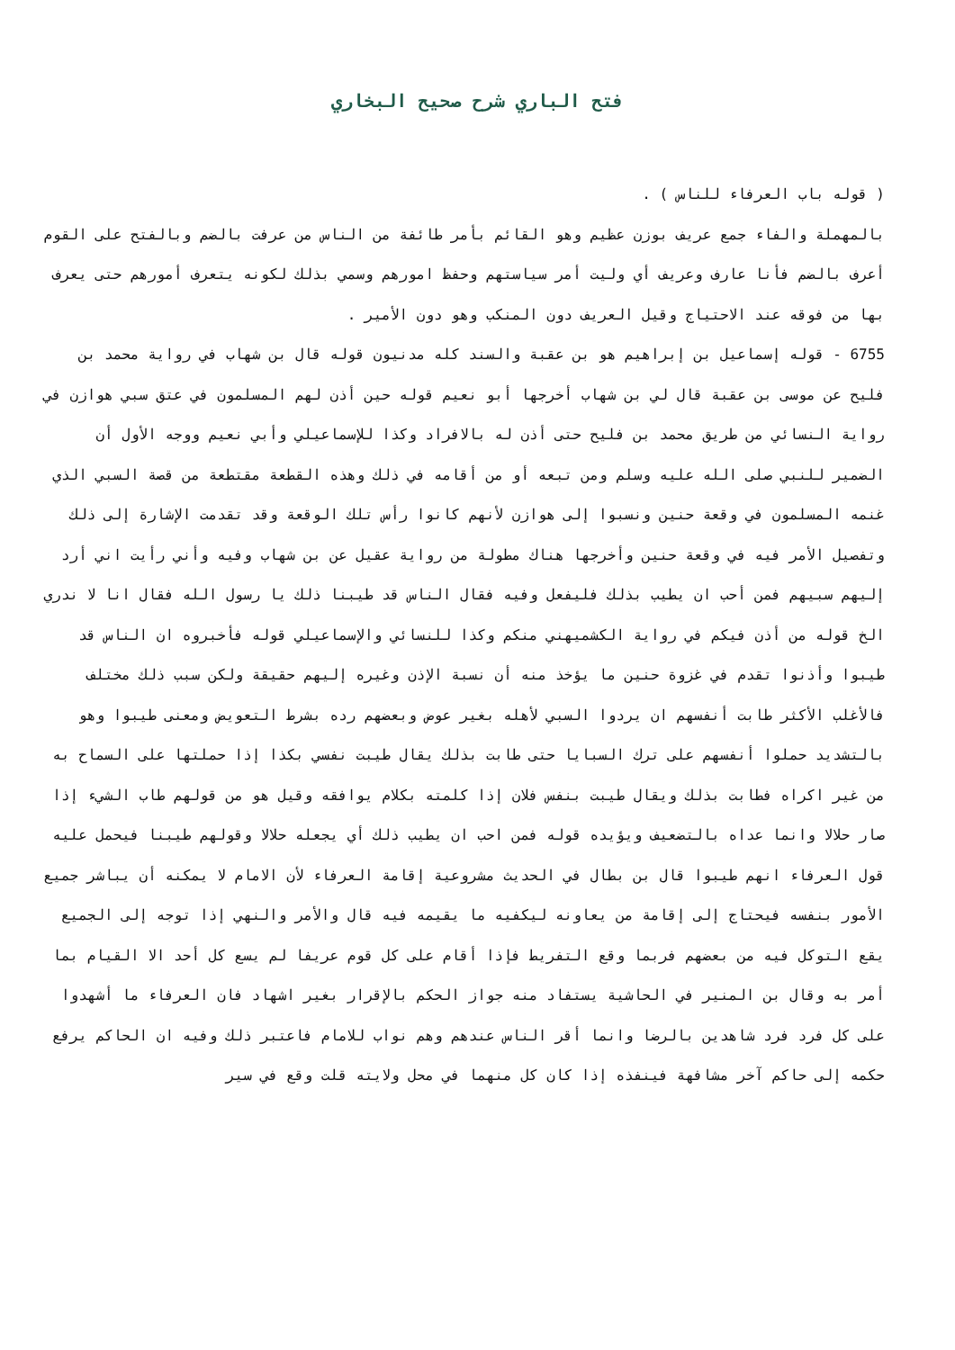فتح الباري شرح صحيح البخاري
( قوله باب العرفاء للناس ) .
بالمهملة والفاء جمع عريف بوزن عظيم وهو القائم بأمر طائفة من الناس من عرفت بالضم وبالفتح على القوم أعرف بالضم فأنا عارف وعريف أي وليت أمر سياستهم وحفظ امورهم وسمي بذلك لكونه يتعرف أمورهم حتى يعرف بها من فوقه عند الاحتياج وقيل العريف دون المنكب وهو دون الأمير .
6755 - قوله إسماعيل بن إبراهيم هو بن عقبة والسند كله مدنيون قوله قال بن شهاب في رواية محمد بن فليح عن موسى بن عقبة قال لي بن شهاب أخرجها أبو نعيم قوله حين أذن لهم المسلمون في عتق سبي هوازن في رواية النسائي من طريق محمد بن فليح حتى أذن له بالافراد وكذا للإسماعيلي وأبي نعيم ووجه الأول أن الضمير للنبي صلى الله عليه وسلم ومن تبعه أو من أقامه في ذلك وهذه القطعة مقتطعة من قصة السبي الذي غنمه المسلمون في وقعة حنين ونسبوا إلى هوازن لأنهم كانوا رأس تلك الوقعة وقد تقدمت الإشارة إلى ذلك وتفصيل الأمر فيه في وقعة حنين وأخرجها هناك مطولة من رواية عقيل عن بن شهاب وفيه وأني رأيت اني أرد إليهم سبيهم فمن أحب ان يطيب بذلك فليفعل وفيه فقال الناس قد طيبنا ذلك يا رسول الله فقال انا لا ندري الخ قوله من أذن فيكم في رواية الكشميهني منكم وكذا للنسائي والإسماعيلي قوله فأخبروه ان الناس قد طيبوا وأذنوا تقدم في غزوة حنين ما يؤخذ منه أن نسبة الإذن وغيره إليهم حقيقة ولكن سبب ذلك مختلف فالأغلب الأكثر طابت أنفسهم ان يردوا السبي لأهله بغير عوض وبعضهم رده بشرط التعويض ومعنى طيبوا وهو بالتشديد حملوا أنفسهم على ترك السبايا حتى طابت بذلك يقال طيبت نفسي بكذا إذا حملتها على السماح به من غير اكراه فطابت بذلك ويقال طيبت بنفس فلان إذا كلمته بكلام يوافقه وقيل هو من قولهم طاب الشيء إذا صار حلالا وانما عداه بالتضعيف ويؤيده قوله فمن احب ان يطيب ذلك أي يجعله حلالا وقولهم طيبنا فيحمل عليه قول العرفاء انهم طيبوا قال بن بطال في الحديث مشروعية إقامة العرفاء لأن الامام لا يمكنه أن يباشر جميع الأمور بنفسه فيحتاج إلى إقامة من يعاونه ليكفيه ما يقيمه فيه قال والأمر والنهي إذا توجه إلى الجميع يقع التوكل فيه من بعضهم فربما وقع التفريط فإذا أقام على كل قوم عريفا لم يسع كل أحد الا القيام بما أمر به وقال بن المنير في الحاشية يستفاد منه جواز الحكم بالإقرار بغير اشهاد فان العرفاء ما أشهدوا على كل فرد فرد شاهدين بالرضا وانما أقر الناس عندهم وهم نواب للامام فاعتبر ذلك وفيه ان الحاكم يرفع حكمه إلى حاكم آخر مشافهة فينفذه إذا كان كل منهما في محل ولايته قلت وقع في سير